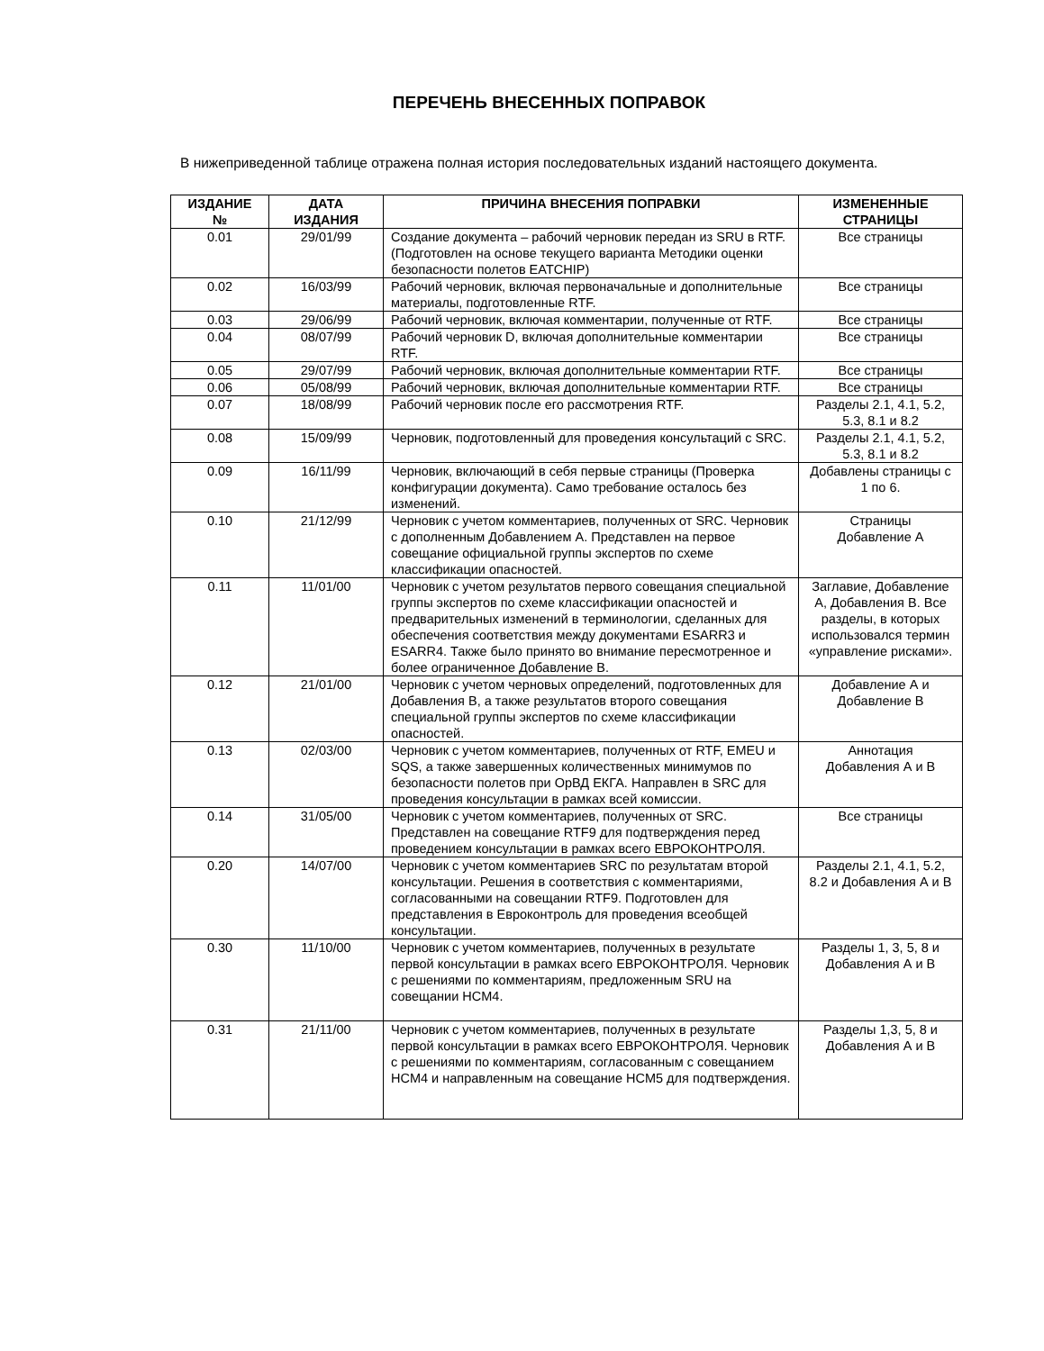ПЕРЕЧЕНЬ ВНЕСЕННЫХ ПОПРАВОК
В нижеприведенной таблице отражена полная история последовательных изданий настоящего документа.
| ИЗДАНИЕ № | ДАТА ИЗДАНИЯ | ПРИЧИНА ВНЕСЕНИЯ ПОПРАВКИ | ИЗМЕНЕННЫЕ СТРАНИЦЫ |
| --- | --- | --- | --- |
| 0.01 | 29/01/99 | Создание документа – рабочий черновик передан из SRU в RTF. (Подготовлен на основе текущего варианта Методики оценки безопасности полетов EATCHIP) | Все страницы |
| 0.02 | 16/03/99 | Рабочий черновик, включая первоначальные и дополнительные материалы, подготовленные RTF. | Все страницы |
| 0.03 | 29/06/99 | Рабочий черновик, включая комментарии, полученные от RTF. | Все страницы |
| 0.04 | 08/07/99 | Рабочий черновик D, включая дополнительные комментарии RTF. | Все страницы |
| 0.05 | 29/07/99 | Рабочий черновик, включая дополнительные комментарии RTF. | Все страницы |
| 0.06 | 05/08/99 | Рабочий черновик, включая дополнительные комментарии RTF. | Все страницы |
| 0.07 | 18/08/99 | Рабочий черновик после его рассмотрения RTF. | Разделы 2.1, 4.1, 5.2, 5.3, 8.1 и 8.2 |
| 0.08 | 15/09/99 | Черновик, подготовленный для проведения консультаций с SRC. | Разделы 2.1, 4.1, 5.2, 5.3, 8.1 и 8.2 |
| 0.09 | 16/11/99 | Черновик, включающий в себя первые страницы (Проверка конфигурации документа). Само требование осталось без изменений. | Добавлены страницы с 1 по 6. |
| 0.10 | 21/12/99 | Черновик с учетом комментариев, полученных от SRC. Черновик с дополненным Добавлением А. Представлен на первое совещание официальной группы экспертов по схеме классификации опасностей. | Страницы Добавление А |
| 0.11 | 11/01/00 | Черновик с учетом результатов первого совещания специальной группы экспертов по схеме классификации опасностей и предварительных изменений в терминологии, сделанных для обеспечения соответствия между документами ESARR3 и ESARR4. Также было принято во внимание пересмотренное и более ограниченное Добавление В. | Заглавие, Добавление А, Добавления В. Все разделы, в которых использовался термин «управление рисками». |
| 0.12 | 21/01/00 | Черновик с учетом черновых определений, подготовленных для Добавления В, а также результатов второго совещания специальной группы экспертов по схеме классификации опасностей. | Добавление А и Добавление В |
| 0.13 | 02/03/00 | Черновик с учетом комментариев, полученных от RTF, EMEU и SQS, а также завершенных количественных минимумов по безопасности полетов при ОрВД ЕКГА. Направлен в SRC для проведения консультации в рамках всей комиссии. | Аннотация Добавления А и В |
| 0.14 | 31/05/00 | Черновик с учетом комментариев, полученных от SRC. Представлен на совещание RTF9 для подтверждения перед проведением консультации в рамках всего ЕВРОКОНТРОЛЯ. | Все страницы |
| 0.20 | 14/07/00 | Черновик с учетом комментариев SRC по результатам второй консультации. Решения в соответствия с комментариями, согласованными на совещании RTF9. Подготовлен для представления в Евроконтроль для проведения всеобщей консультации. | Разделы 2.1, 4.1, 5.2, 8.2 и Добавления А и В |
| 0.30 | 11/10/00 | Черновик с учетом комментариев, полученных в результате первой консультации в рамках всего ЕВРОКОНТРОЛЯ. Черновик с решениями по комментариям, предложенным SRU на совещании HCM4. | Разделы 1, 3, 5, 8 и Добавления А и В |
| 0.31 | 21/11/00 | Черновик с учетом комментариев, полученных в результате первой консультации в рамках всего ЕВРОКОНТРОЛЯ. Черновик с решениями по комментариям, согласованным с совещанием HCM4 и направленным на совещание HCM5 для подтверждения. | Разделы 1,3, 5, 8 и Добавления А и В |